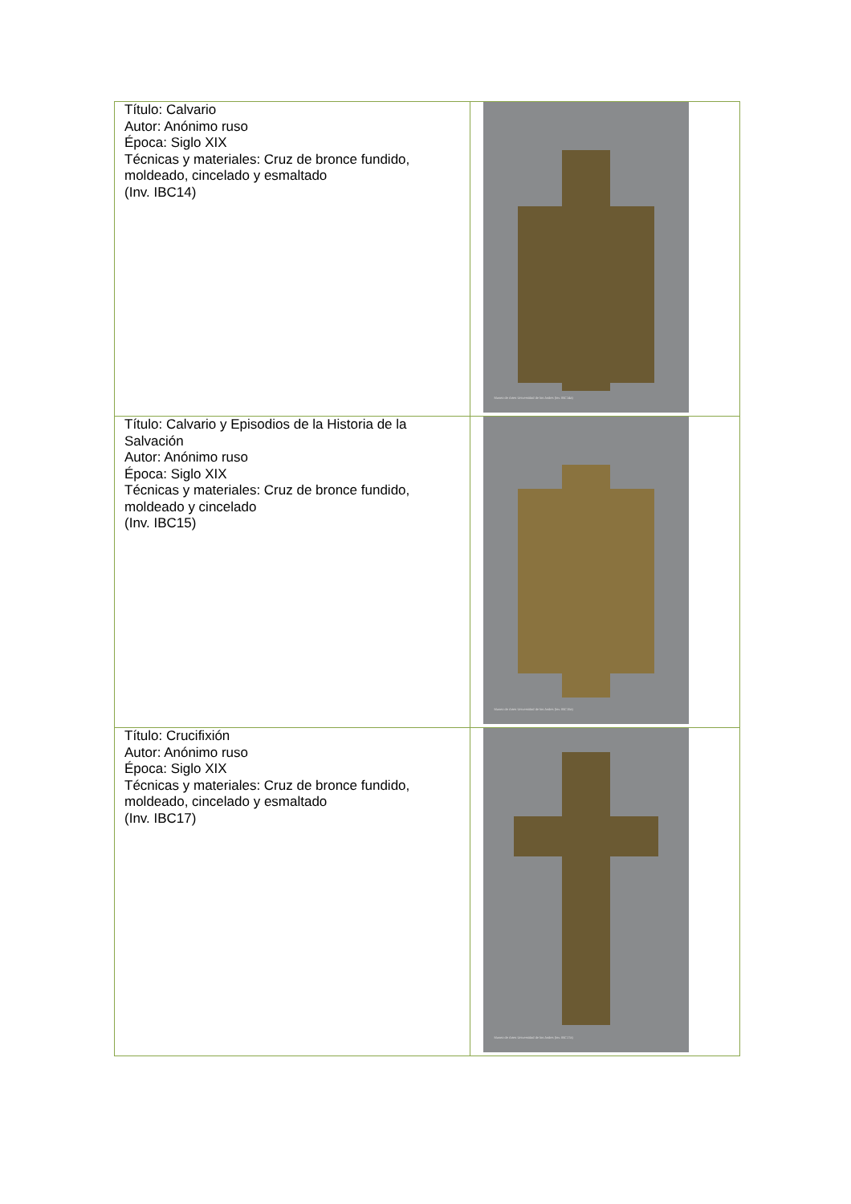| Título: Calvario Autor: Anónimo ruso Época: Siglo XIX Técnicas y materiales: Cruz de bronce fundido, moldeado, cincelado y esmaltado (Inv. IBC14) | Museo de Artes Universidad de los Andes (Inv. IBC14a) |
| Título: Calvario y Episodios de la Historia de la Salvación Autor: Anónimo ruso Época: Siglo XIX Técnicas y materiales: Cruz de bronce fundido, moldeado y cincelado (Inv. IBC15) | Museo de Artes Universidad de los Andes (Inv. IBC15a) |
| Título: Crucifixión Autor: Anónimo ruso Época: Siglo XIX Técnicas y materiales: Cruz de bronce fundido, moldeado, cincelado y esmaltado (Inv. IBC17) | Museo de Artes Universidad de los Andes (Inv. IBC17a) |